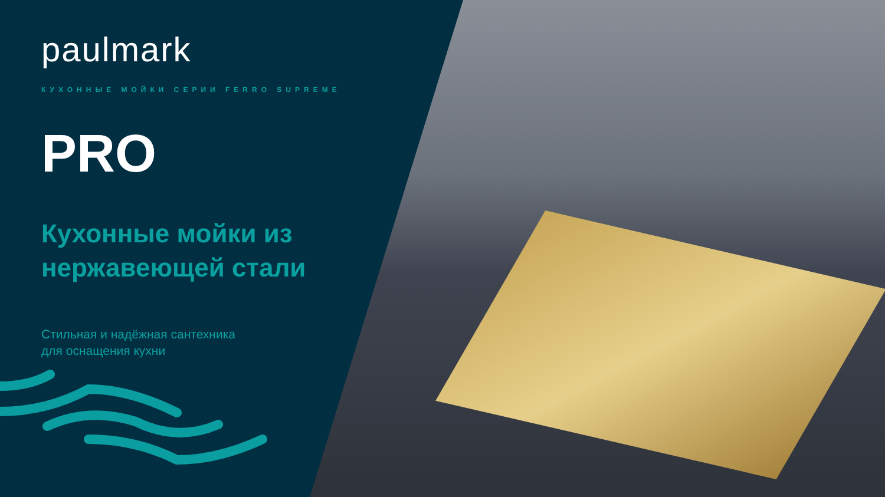paulmark
КУХОННЫЕ МОЙКИ СЕРИИ FERRO SUPREME
PRO
Кухонные мойки из нержавеющей стали
Стильная и надёжная сантехника
для оснащения кухни